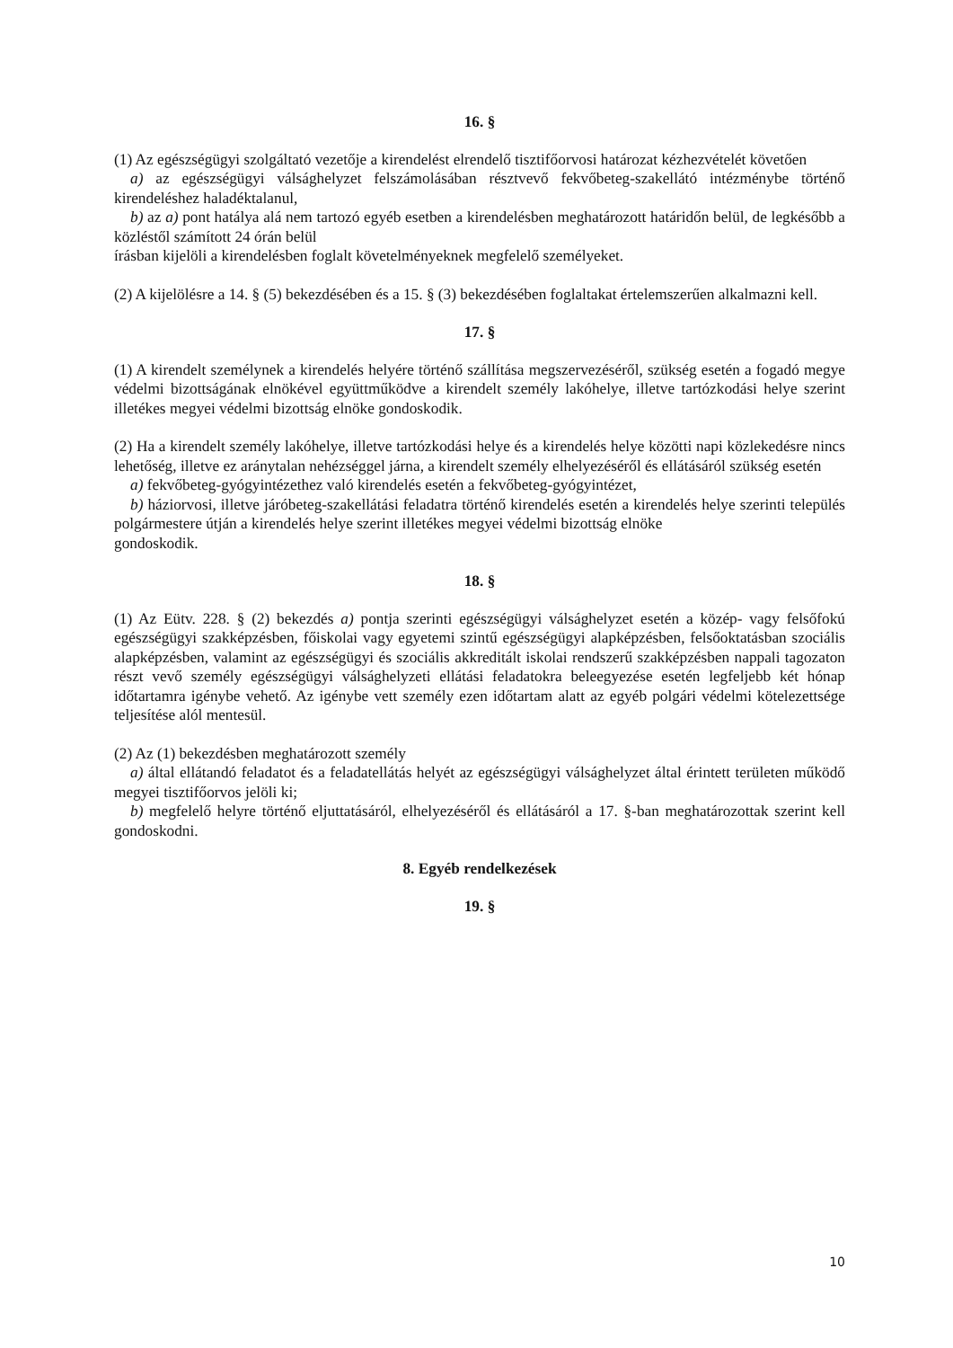16. §
(1) Az egészségügyi szolgáltató vezetője a kirendelést elrendelő tisztifőorvosi határozat kézhezvételét követően
a) az egészségügyi válsághelyzet felszámolásában résztvevő fekvőbeteg-szakellátó intézménybe történő kirendeléshez haladéktalanul,
b) az a) pont hatálya alá nem tartozó egyéb esetben a kirendelésben meghatározott határidőn belül, de legkésőbb a közléstől számított 24 órán belül
írásban kijelöli a kirendelésben foglalt követelményeknek megfelelő személyeket.
(2) A kijelölésre a 14. § (5) bekezdésében és a 15. § (3) bekezdésében foglaltakat értelemszerűen alkalmazni kell.
17. §
(1) A kirendelt személynek a kirendelés helyére történő szállítása megszervezéséről, szükség esetén a fogadó megye védelmi bizottságának elnökével együttműködve a kirendelt személy lakóhelye, illetve tartózkodási helye szerint illetékes megyei védelmi bizottság elnöke gondoskodik.
(2) Ha a kirendelt személy lakóhelye, illetve tartózkodási helye és a kirendelés helye közötti napi közlekedésre nincs lehetőség, illetve ez aránytalan nehézséggel járna, a kirendelt személy elhelyezéséről és ellátásáról szükség esetén
a) fekvőbeteg-gyógyintézethez való kirendelés esetén a fekvőbeteg-gyógyintézet,
b) háziorvosi, illetve járóbeteg-szakellátási feladatra történő kirendelés esetén a kirendelés helye szerinti település polgármestere útján a kirendelés helye szerint illetékes megyei védelmi bizottság elnöke
gondoskodik.
18. §
(1) Az Eütv. 228. § (2) bekezdés a) pontja szerinti egészségügyi válsághelyzet esetén a közép- vagy felsőfokú egészségügyi szakképzésben, főiskolai vagy egyetemi szintű egészségügyi alapképzésben, felsőoktatásban szociális alapképzésben, valamint az egészségügyi és szociális akkreditált iskolai rendszerű szakképzésben nappali tagozaton részt vevő személy egészségügyi válsághelyzeti ellátási feladatokra beleegyezése esetén legfeljebb két hónap időtartamra igénybe vehető. Az igénybe vett személy ezen időtartam alatt az egyéb polgári védelmi kötelezettsége teljesítése alól mentesül.
(2) Az (1) bekezdésben meghatározott személy
a) által ellátandó feladatot és a feladatellátás helyét az egészségügyi válsághelyzet által érintett területen működő megyei tisztifőorvos jelöli ki;
b) megfelelő helyre történő eljuttatásáról, elhelyezéséről és ellátásáról a 17. §-ban meghatározottak szerint kell gondoskodni.
8. Egyéb rendelkezések
19. §
10